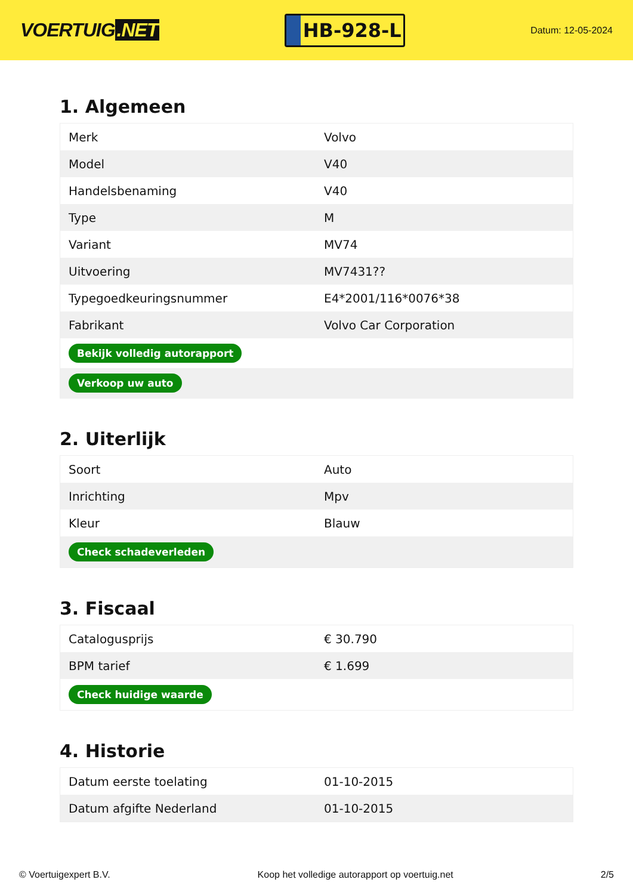VOERTUIG.NET
HB-928-L
Datum: 12-05-2024
1. Algemeen
| Merk | Volvo |
| Model | V40 |
| Handelsbenaming | V40 |
| Type | M |
| Variant | MV74 |
| Uitvoering | MV7431?? |
| Typegoedkeuringsnummer | E4*2001/116*0076*38 |
| Fabrikant | Volvo Car Corporation |
| Bekijk volledig autorapport | |
| Verkoop uw auto | |
2. Uiterlijk
| Soort | Auto |
| Inrichting | Mpv |
| Kleur | Blauw |
| Check schadeverleden | |
3. Fiscaal
| Catalogusprijs | € 30.790 |
| BPM tarief | € 1.699 |
| Check huidige waarde | |
4. Historie
| Datum eerste toelating | 01-10-2015 |
| Datum afgifte Nederland | 01-10-2015 |
© Voertuigexpert B.V. Koop het volledige autorapport op voertuig.net 2/5